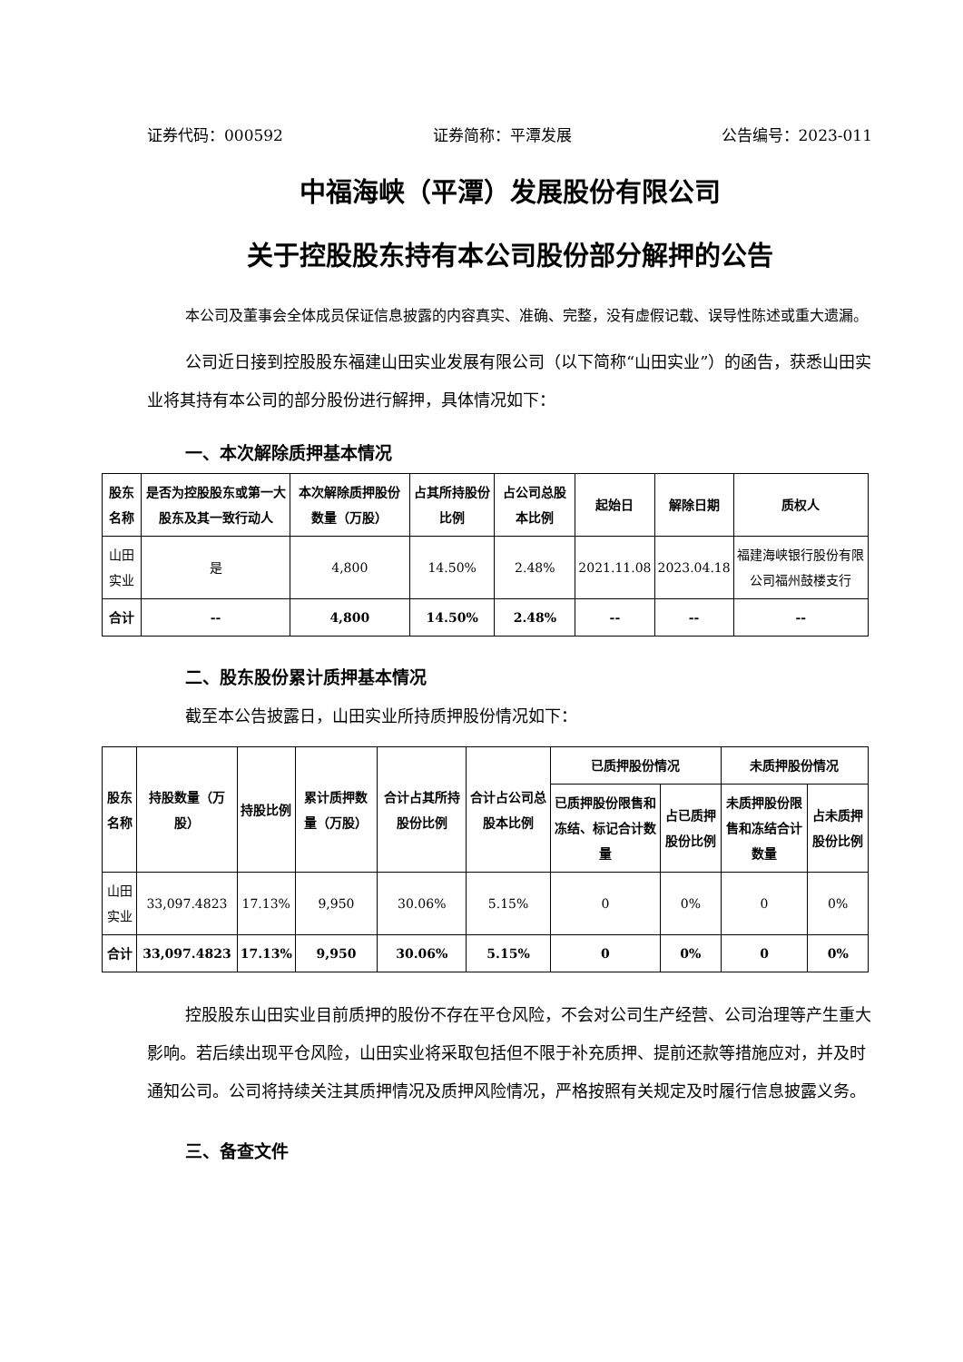证券代码：000592 证券简称：平潭发展 公告编号：2023-011
中福海峡（平潭）发展股份有限公司
关于控股股东持有本公司股份部分解押的公告
本公司及董事会全体成员保证信息披露的内容真实、准确、完整，没有虚假记载、误导性陈述或重大遗漏。
公司近日接到控股股东福建山田实业发展有限公司（以下简称“山田实业”）的函告，获悉山田实业将其持有本公司的部分股份进行解押，具体情况如下：
一、本次解除质押基本情况
| 股东名称 | 是否为控股股东或第一大股东及其一致行动人 | 本次解除质押股份数量（万股） | 占其所持股份比例 | 占公司总股本比例 | 起始日 | 解除日期 | 质权人 |
| --- | --- | --- | --- | --- | --- | --- | --- |
| 山田实业 | 是 | 4,800 | 14.50% | 2.48% | 2021.11.08 | 2023.04.18 | 福建海峡银行股份有限公司福州鼓楼支行 |
| 合计 | -- | 4,800 | 14.50% | 2.48% | -- | -- | -- |
二、股东股份累计质押基本情况
截至本公告披露日，山田实业所持质押股份情况如下：
| 股东名称 | 持股数量（万股） | 持股比例 | 累计质押数量（万股） | 合计占其所持股份比例 | 合计占公司总股本比例 | 已质押股份情况 | | 未质押股份情况 | |
| --- | --- | --- | --- | --- | --- | --- | --- | --- | --- |
| | | | | | | 已质押股份限售和冻结、标记合计数量 | 占已质押股份比例 | 未质押股份限售和冻结合计数量 | 占未质押股份比例 |
| 山田实业 | 33,097.4823 | 17.13% | 9,950 | 30.06% | 5.15% | 0 | 0% | 0 | 0% |
| 合计 | 33,097.4823 | 17.13% | 9,950 | 30.06% | 5.15% | 0 | 0% | 0 | 0% |
控股股东山田实业目前质押的股份不存在平仓风险，不会对公司生产经营、公司治理等产生重大影响。若后续出现平仓风险，山田实业将采取包括但不限于补充质押、提前还款等措施应对，并及时通知公司。公司将持续关注其质押情况及质押风险情况，严格按照有关规定及时履行信息披露义务。
三、备查文件